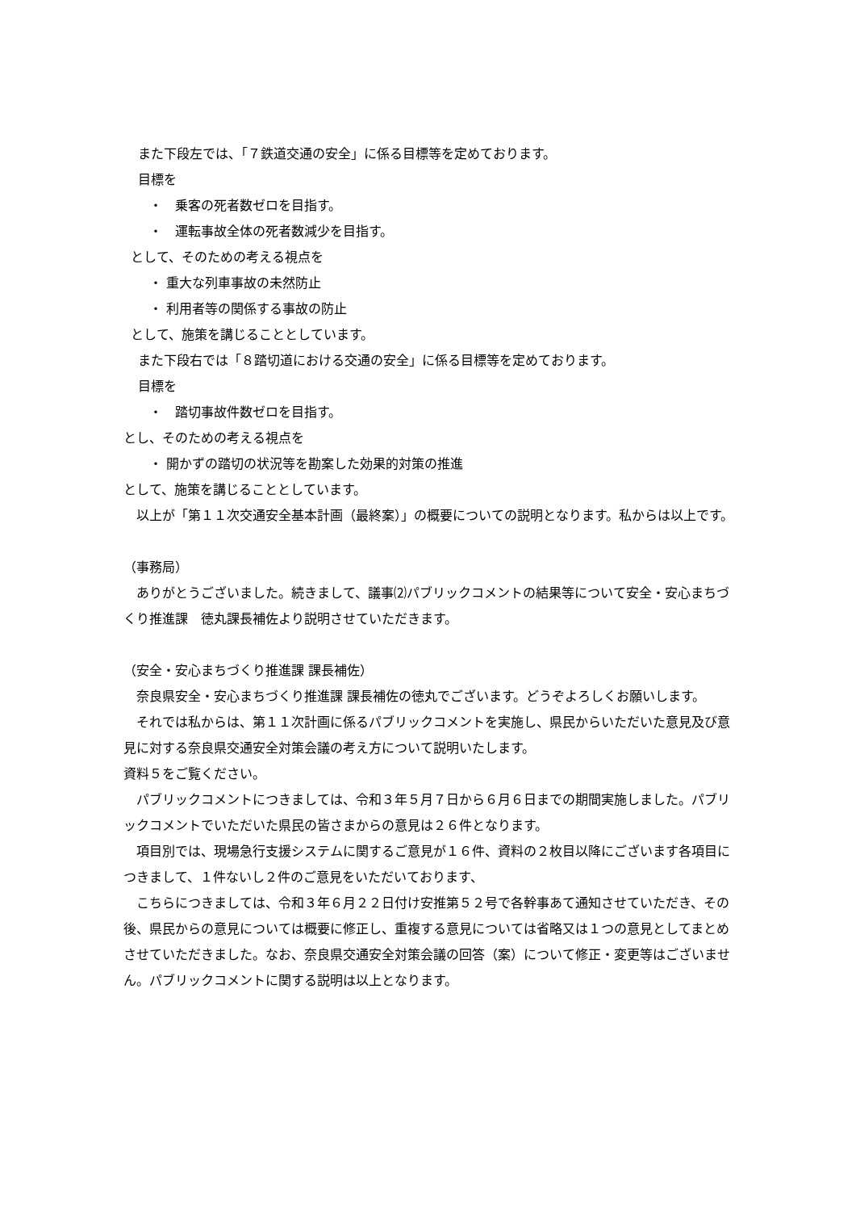また下段左では、「７鉄道交通の安全」に係る目標等を定めております。
目標を
・　乗客の死者数ゼロを目指す。
・　運転事故全体の死者数減少を目指す。
として、そのための考える視点を
・ 重大な列車事故の未然防止
・ 利用者等の関係する事故の防止
として、施策を講じることとしています。
また下段右では「８踏切道における交通の安全」に係る目標等を定めております。
目標を
・　踏切事故件数ゼロを目指す。
とし、そのための考える視点を
・ 開かずの踏切の状況等を勘案した効果的対策の推進
として、施策を講じることとしています。
　以上が「第１１次交通安全基本計画（最終案）」の概要についての説明となります。私からは以上です。
（事務局）
　ありがとうございました。続きまして、議事⑵パブリックコメントの結果等について安全・安心まちづくり推進課　徳丸課長補佐より説明させていただきます。
（安全・安心まちづくり推進課 課長補佐）
　奈良県安全・安心まちづくり推進課 課長補佐の徳丸でございます。どうぞよろしくお願いします。
　それでは私からは、第１１次計画に係るパブリックコメントを実施し、県民からいただいた意見及び意見に対する奈良県交通安全対策会議の考え方について説明いたします。
資料５をご覧ください。
　パブリックコメントにつきましては、令和３年５月７日から６月６日までの期間実施しました。パブリックコメントでいただいた県民の皆さまからの意見は２６件となります。
　項目別では、現場急行支援システムに関するご意見が１６件、資料の２枚目以降にございます各項目につきまして、１件ないし２件のご意見をいただいております、
　こちらにつきましては、令和３年６月２２日付け安推第５２号で各幹事あて通知させていただき、その後、県民からの意見については概要に修正し、重複する意見については省略又は１つの意見としてまとめさせていただきました。なお、奈良県交通安全対策会議の回答（案）について修正・変更等はございません。パブリックコメントに関する説明は以上となります。